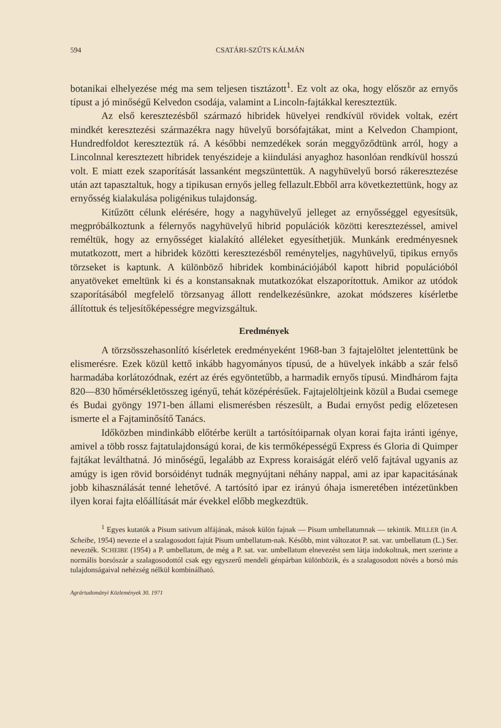594 CSATÁRI-SZŰTS KÁLMÁN
botanikai elhelyezése még ma sem teljesen tisztázott<sup>1</sup>. Ez volt az oka, hogy először az ernyős típust a jó minőségű Kelvedon csodája, valamint a Lincoln-fajtákkal kereszteztük.
Az első keresztezésből származó hibridek hüvelyei rendkívül rövidek voltak, ezért mindkét keresztezési származékra nagy hüvelyű borsófajtákat, mint a Kelvedon Championt, Hundredfoldot kereszteztük rá. A későbbi nemzedékek során meggyőződtünk arról, hogy a Lincolnnal keresztezett hibridek tenyészideje a kiindulási anyaghoz hasonlóan rendkívül hosszú volt. E miatt ezek szaporítását lassanként megszüntettük. A nagyhüvelyű borsó rákeresztezése után azt tapasztaltuk, hogy a tipikusan ernyős jelleg fellazult.Ebből arra következtettünk, hogy az ernyősség kialakulása poligénikus tulajdonság.
Kitűzött célunk elérésére, hogy a nagyhüvelyű jelleget az ernyősséggel egyesítsük, megpróbálkoztunk a félernyős nagyhüvelyű hibrid populációk közötti keresztezéssel, amivel reméltük, hogy az ernyősséget kialakító alléleket egyesíthetjük. Munkánk eredményesnek mutatkozott, mert a hibridek közötti keresztezésből reményteljes, nagyhüvelyű, tipikus ernyős törzseket is kaptunk. A különböző hibridek kombinációjából kapott hibrid populációból anyatöveket emeltünk ki és a konstansaknak mutatkozókat elszaporítottuk. Amikor az utódok szaporításából megfelelő törzsanyag állott rendelkezésünkre, azokat módszeres kísérletbe állítottuk és teljesítőképességre megvizsgáltuk.
Eredmények
A törzsösszehasonlító kísérletek eredményeként 1968-ban 3 fajtajelöltet jelentettünk be elismerésre. Ezek közül kettő inkább hagyományos típusú, de a hüvelyek inkább a szár felső harmadába korlátozódnak, ezért az érés egyöntetűbb, a harmadik ernyős típusú. Mindhárom fajta 820—830 hőmérsékletösszeg igényű, tehát középérésűek. Fajtajelöltjeink közül a Budai csemege és Budai gyöngy 1971-ben állami elismerésben részesült, a Budai ernyőst pedig előzetesen ismerte el a Fajtaminősítő Tanács.
Időközben mindinkább előtérbe került a tartósítóiparnak olyan korai fajta iránti igénye, amivel a több rossz fajtatulajdonságú korai, de kis termőképességű Express és Gloria di Quimper fajtákat leválthatná. Jó minőségű, legalább az Express koraiságát elérő velő fajtával ugyanis az amúgy is igen rövid borsóidényt tudnák megnyújtani néhány nappal, ami az ipar kapacitásának jobb kihasználását tenné lehetővé. A tartósító ipar ez irányú óhaja ismeretében intézetünkben ilyen korai fajta előállítását már évekkel előbb megkezdtük.
<sup>1</sup> Egyes kutatók a Pisum sativum alfájának, mások külön fajnak — Pisum umbellatumnak — tekintik. MILLER (in A. Scheibe, 1954) nevezte el a szalagosodott fajtát Pisum umbellatum-nak. Később, mint változatot P. sat. var. umbellatum (L.) Ser. nevezték. SCHEIBE (1954) a P. umbellatum, de még a P. sat. var. umbellatum elnevezést sem látja indokoltnak, mert szerinte a normális borsószár a szalagosodottól csak egy egyszerű mendeli génpárban különbözik, és a szalagosodott növés a borsó más tulajdonságaival nehézség nélkül kombinálható.
Agrártudományi Közlemények 30. 1971